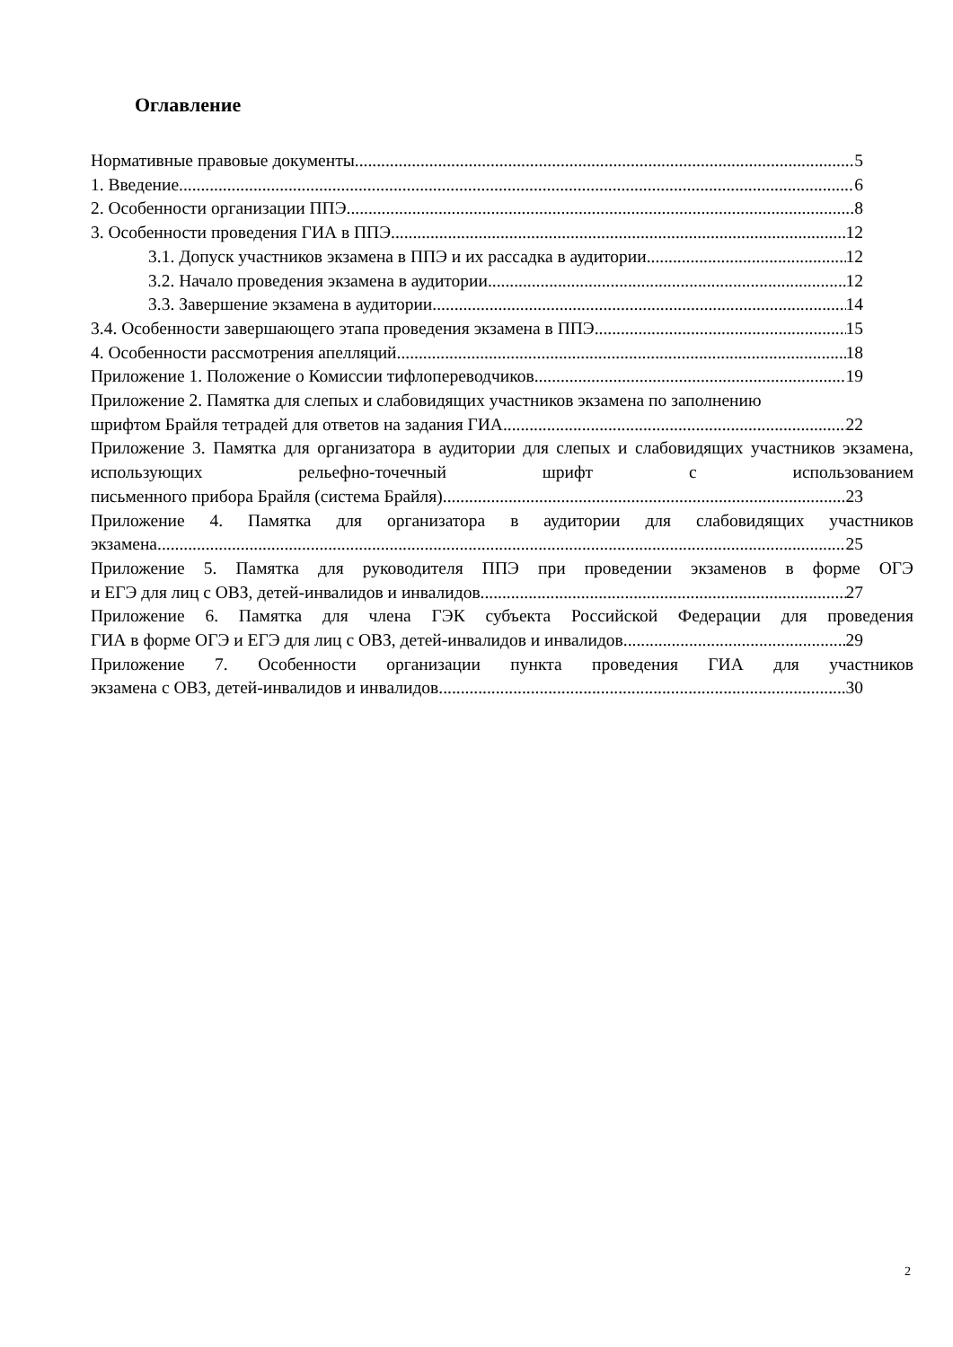Оглавление
Нормативные правовые документы 5
1. Введение 6
2. Особенности организации ППЭ 8
3. Особенности проведения ГИА в ППЭ 12
3.1. Допуск участников экзамена в ППЭ и их рассадка в аудитории 12
3.2. Начало проведения экзамена в аудитории 12
3.3. Завершение экзамена в аудитории 14
3.4. Особенности завершающего этапа проведения экзамена в ППЭ 15
4. Особенности рассмотрения апелляций 18
Приложение 1. Положение о Комиссии тифлопереводчиков 19
Приложение 2. Памятка для слепых и слабовидящих участников экзамена по заполнению
шрифтом Брайля тетрадей для ответов на задания ГИА 22
Приложение 3. Памятка для организатора в аудитории для слепых и слабовидящих участников экзамена, использующих рельефно-точечный шрифт с использованием
письменного прибора Брайля (система Брайля) 23
Приложение 4. Памятка для организатора в аудитории для слабовидящих участников
экзамена 25
Приложение 5. Памятка для руководителя ППЭ при проведении экзаменов в форме ОГЭ
и ЕГЭ для лиц с ОВЗ, детей-инвалидов и инвалидов 27
Приложение 6. Памятка для члена ГЭК субъекта Российской Федерации для проведения
ГИА в форме ОГЭ и ЕГЭ для лиц с ОВЗ, детей-инвалидов и инвалидов 29
Приложение 7. Особенности организации пункта проведения ГИА для участников
экзамена с ОВЗ, детей-инвалидов и инвалидов 30
2